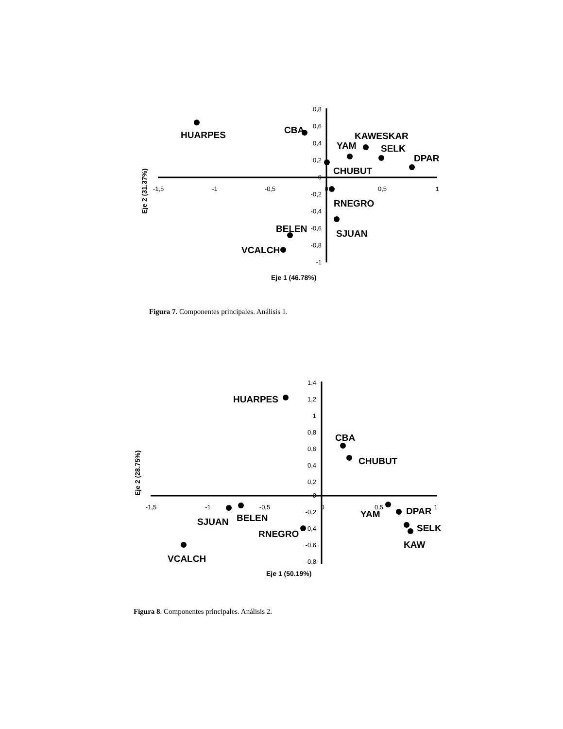0,8
0,6
0,4
0,2
0
-0,2
-0,4
-0,6
-0,8
-1
-1,5
-1
-0,5
0
0,5
1
HUARPES
CBA
KAWESKAR
YAM
SELK
DPAR
CHUBUT
RNEGRO
SJUAN
BELEN
VCALCH
Eje 2 (31.37%)
Eje 1 (46.78%)
Figura 7. Componentes principales. Análisis 1.
1,4
1,2
1
0,8
0,6
0,4
0,2
0
-0,2
-0,4
-0,6
-0,8
-1,5
-1
-0,5
0
0,5
1
HUARPES
CBA
CHUBUT
YAM
DPAR
SELK
KAW
SJUAN
BELEN
RNEGRO
VCALCH
Eje 2 (28.75%)
Eje 1 (50.19%)
Figura 8. Componentes principales. Análisis 2.